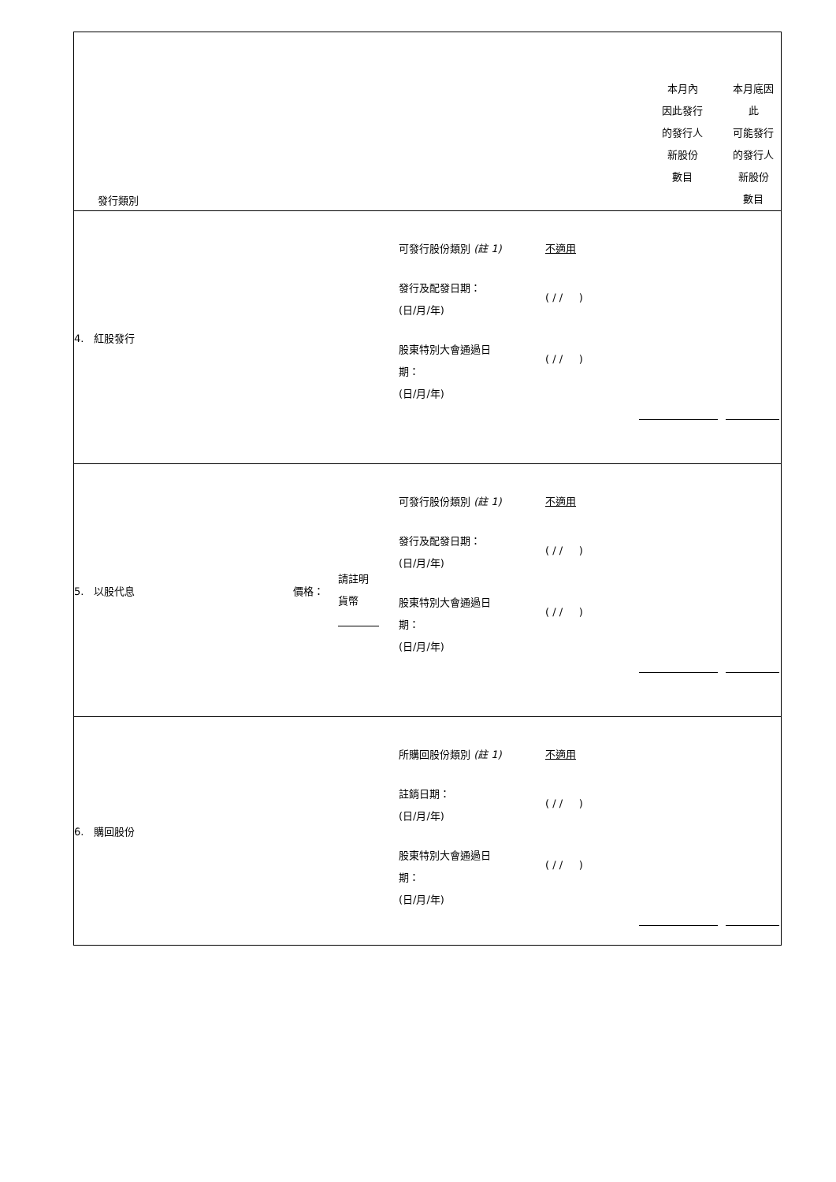| 發行類別 | | | | 本月內 因此發行 的發行人 新股份 數目 | 本月底因 此 可能發行 的發行人 新股份 數目 |
| 4. 紅股發行 | | | 可發行股份類別 (註 1) 不適用 發行及配發日期： (日/月/年) ( / / ) 股東特別大會通過日 期： (日/月/年) ( / / ) | | |
| 5. 以股代息 | 價格： | 請註明 貨幣 | 可發行股份類別 (註 1) 不適用 發行及配發日期： (日/月/年) ( / / ) 股東特別大會通過日 期： (日/月/年) ( / / ) | | |
| 6. 購回股份 | | | 所購回股份類別 (註 1) 不適用 註銷日期： (日/月/年) ( / / ) 股東特別大會通過日 期： (日/月/年) ( / / ) | | |